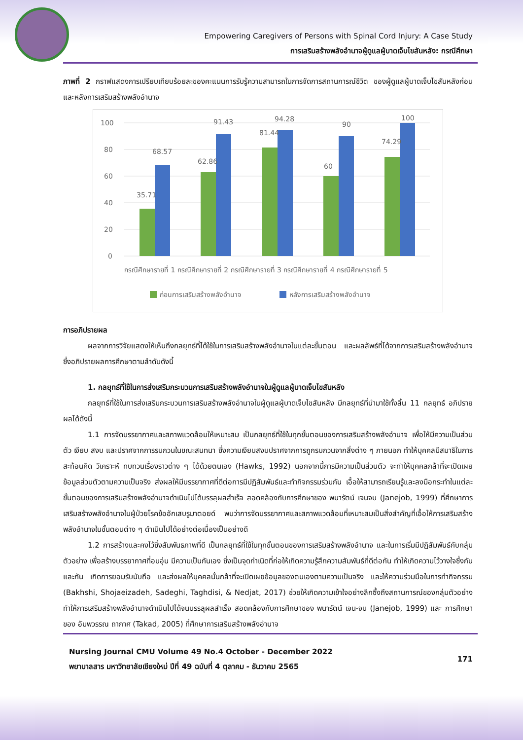Empowering Caregivers of Persons with Spinal Cord Injury: A Case Study
การเสริมสร้างพลังอำนาจผู้ดูแลผู้บาดเจ็บไขสันหลัง: กรณีศึกษา
ภาพที่ 2 กราฟแสดงการเปรียบเทียบร้อยละของคะแนนการรับรู้ความสามารถในการจัดการสถานการณ์ชีวิต ของผู้ดูแลผู้บาดเจ็บไขสันหลังก่อนและหลังการเสริมสร้างพลังอำนาจ
100
80
60
40
20
0
35.71
68.57
62.86
91.43
81.44
94.28
60
90
74.29
100
กรณีศึกษารายที่ 1 กรณีศึกษารายที่ 2 กรณีศึกษารายที่ 3 กรณีศึกษารายที่ 4 กรณีศึกษารายที่ 5
ก่อนการเสริมสร้างพลังอำนาจ
หลังการเสริมสร้างพลังอำนาจ
การอภิปรายผล
ผลจากการวิจัยแสดงให้เห็นถึงกลยุทธ์ที่ได้ใช้ในการเสริมสร้างพลังอำนาจในแต่ละขั้นตอน และผลลัพธ์ที่ได้จากการเสริมสร้างพลังอำนาจ ซึ่งอภิปรายผลการศึกษาตามลำดับดังนี้
1. กลยุทธ์ที่ใช้ในการส่งเสริมกระบวนการเสริมสร้างพลังอำนาจในผู้ดูแลผู้บาดเจ็บไขสันหลัง
กลยุทธ์ที่ใช้ในการส่งเสริมกระบวนการเสริมสร้างพลังอำนาจในผู้ดูแลผู้บาดเจ็บไขสันหลัง มีกลยุทธ์ที่นำมาใช้ทั้งสิ้น 11 กลยุทธ์ อภิปรายผลได้ดังนี้
1.1 การจัดบรรยากาศและสภาพแวดล้อมให้เหมาะสม เป็นกลยุทธ์ที่ใช้ในทุกขั้นตอนของการเสริมสร้างพลังอำนาจ เพื่อให้มีความเป็นส่วนตัว เงียบ สงบ และปราศจากการรบกวนในขณะสนทนา ซึ่งความเงียบสงบปราศจากการถูกรบกวนจากสิ่งต่าง ๆ ภายนอก ทำให้บุคคลมีสมาธิในการสะท้อนคิด วิเคราะห์ ทบทวนเรื่องราวต่าง ๆ ได้ด้วยตนเอง (Hawks, 1992) นอกจากนี้การมีความเป็นส่วนตัว จะทำให้บุคคลกล้าที่จะเปิดเผยข้อมูลส่วนตัวตามความเป็นจริง ส่งผลให้มีบรรยากาศที่ดีต่อการมีปฏิสัมพันธ์และทำกิจกรรมร่วมกัน เอื้อให้สามารถเรียนรู้และลงมือกระทำในแต่ละขั้นตอนของการเสริมสร้างพลังอำนาจดำเนินไปได้บรรลุผลสำเร็จ สอดคล้องกับการศึกษาของ พนารัตน์ เจนจบ (Janejob, 1999) ที่ศึกษาการเสริมสร้างพลังอำนาจในผู้ป่วยโรคข้ออักเสบรูมาตอยด์ พบว่าการจัดบรรยากาศและสภาพแวดล้อมที่เหมาะสมเป็นสิ่งสำคัญที่เอื้อให้การเสริมสร้างพลังอำนาจในขั้นตอนต่าง ๆ ดำเนินไปได้อย่างต่อเนื่องเป็นอย่างดี
1.2 การสร้างและคงไว้ซึ่งสัมพันธภาพที่ดี เป็นกลยุทธ์ที่ใช้ในทุกขั้นตอนของการเสริมสร้างพลังอำนาจ และในการเริ่มมีปฏิสัมพันธ์กับกลุ่มตัวอย่าง เพื่อสร้างบรรยากาศที่อบอุ่น มีความเป็นกันเอง ซึ่งเป็นจุดกำเนิดที่ก่อให้เกิดความรู้สึกความสัมพันธ์ที่ดีต่อกัน ทำให้เกิดความไว้วางใจซึ่งกันและกัน เกิดการยอมรับนับถือ และส่งผลให้บุคคลนั้นกล้าที่จะเปิดเผยข้อมูลของตนเองตามความเป็นจริง และให้ความร่วมมือในการทำกิจกรรม (Bakhshi, Shojaeizadeh, Sadeghi, Taghdisi, & Nedjat, 2017) ช่วยให้เกิดความเข้าใจอย่างลึกซึ้งถึงสถานการณ์ของกลุ่มตัวอย่าง ทำให้การเสริมสร้างพลังอำนาจดำเนินไปได้จนบรรลุผลสำเร็จ สอดคล้องกับการศึกษาของ พนารัตน์ เจน-จบ (Janejob, 1999) และ การศึกษาของ อัมพวรรณ ถากาศ (Takad, 2005) ที่ศึกษาการเสริมสร้างพลังอำนาจ
Nursing Journal CMU Volume 49 No.4 October - December 2022
พยาบาลสาร มหาวิทยาลัยเชียงใหม่ ปีที่ 49 ฉบับที่ 4 ตุลาคม - ธันวาคม 2565
171